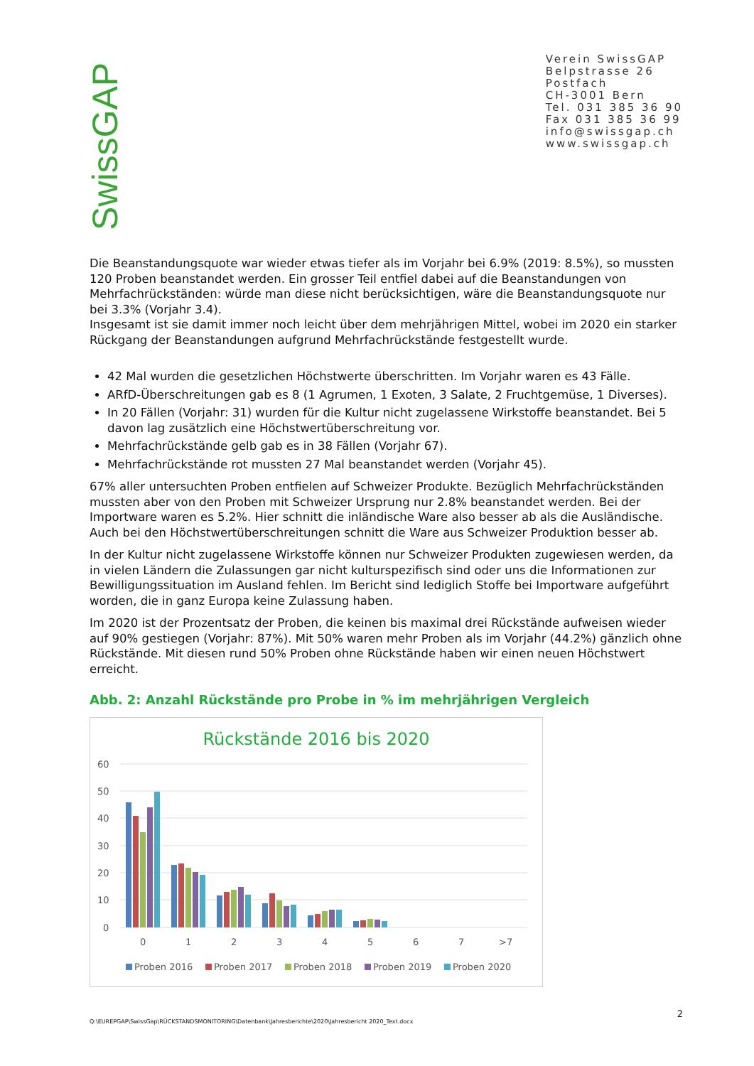SwissGAP
Verein SwissGAP
Belpstrasse 26
Postfach
CH-3001 Bern
Tel. 031 385 36 90
Fax 031 385 36 99
info@swissgap.ch
www.swissgap.ch
Die Beanstandungsquote war wieder etwas tiefer als im Vorjahr bei 6.9% (2019: 8.5%), so mussten 120 Proben beanstandet werden. Ein grosser Teil entfiel dabei auf die Beanstandungen von Mehrfachrückständen: würde man diese nicht berücksichtigen, wäre die Beanstandungsquote nur bei 3.3% (Vorjahr 3.4).
Insgesamt ist sie damit immer noch leicht über dem mehrjährigen Mittel, wobei im 2020 ein starker Rückgang der Beanstandungen aufgrund Mehrfachrückstände festgestellt wurde.
42 Mal wurden die gesetzlichen Höchstwerte überschritten. Im Vorjahr waren es 43 Fälle.
ARfD-Überschreitungen gab es 8 (1 Agrumen, 1 Exoten, 3 Salate, 2 Fruchtgemüse, 1 Diverses).
In 20 Fällen (Vorjahr: 31) wurden für die Kultur nicht zugelassene Wirkstoffe beanstandet. Bei 5 davon lag zusätzlich eine Höchstwertüberschreitung vor.
Mehrfachrückstände gelb gab es in 38 Fällen (Vorjahr 67).
Mehrfachrückstände rot mussten 27 Mal beanstandet werden (Vorjahr 45).
67% aller untersuchten Proben entfielen auf Schweizer Produkte. Bezüglich Mehrfachrückständen mussten aber von den Proben mit Schweizer Ursprung nur 2.8% beanstandet werden. Bei der Importware waren es 5.2%. Hier schnitt die inländische Ware also besser ab als die Ausländische. Auch bei den Höchstwertüberschreitungen schnitt die Ware aus Schweizer Produktion besser ab.
In der Kultur nicht zugelassene Wirkstoffe können nur Schweizer Produkten zugewiesen werden, da in vielen Ländern die Zulassungen gar nicht kulturspezifisch sind oder uns die Informationen zur Bewilligungssituation im Ausland fehlen. Im Bericht sind lediglich Stoffe bei Importware aufgeführt worden, die in ganz Europa keine Zulassung haben.
Im 2020 ist der Prozentsatz der Proben, die keinen bis maximal drei Rückstände aufweisen wieder auf 90% gestiegen (Vorjahr: 87%). Mit 50% waren mehr Proben als im Vorjahr (44.2%) gänzlich ohne Rückstände. Mit diesen rund 50% Proben ohne Rückstände haben wir einen neuen Höchstwert erreicht.
Abb. 2: Anzahl Rückstände pro Probe in % im mehrjährigen Vergleich
Rückstände 2016 bis 2020
60
50
40
30
20
10
0
0
1
2
3
4
5
6
7
>7
Proben 2016
Proben 2017
Proben 2018
Proben 2019
Proben 2020
Q:\EUREPGAP\SwissGap\RÜCKSTANDSMONITORING\Datenbank\Jahresberichte\2020\Jahresbericht 2020_Text.docx 2